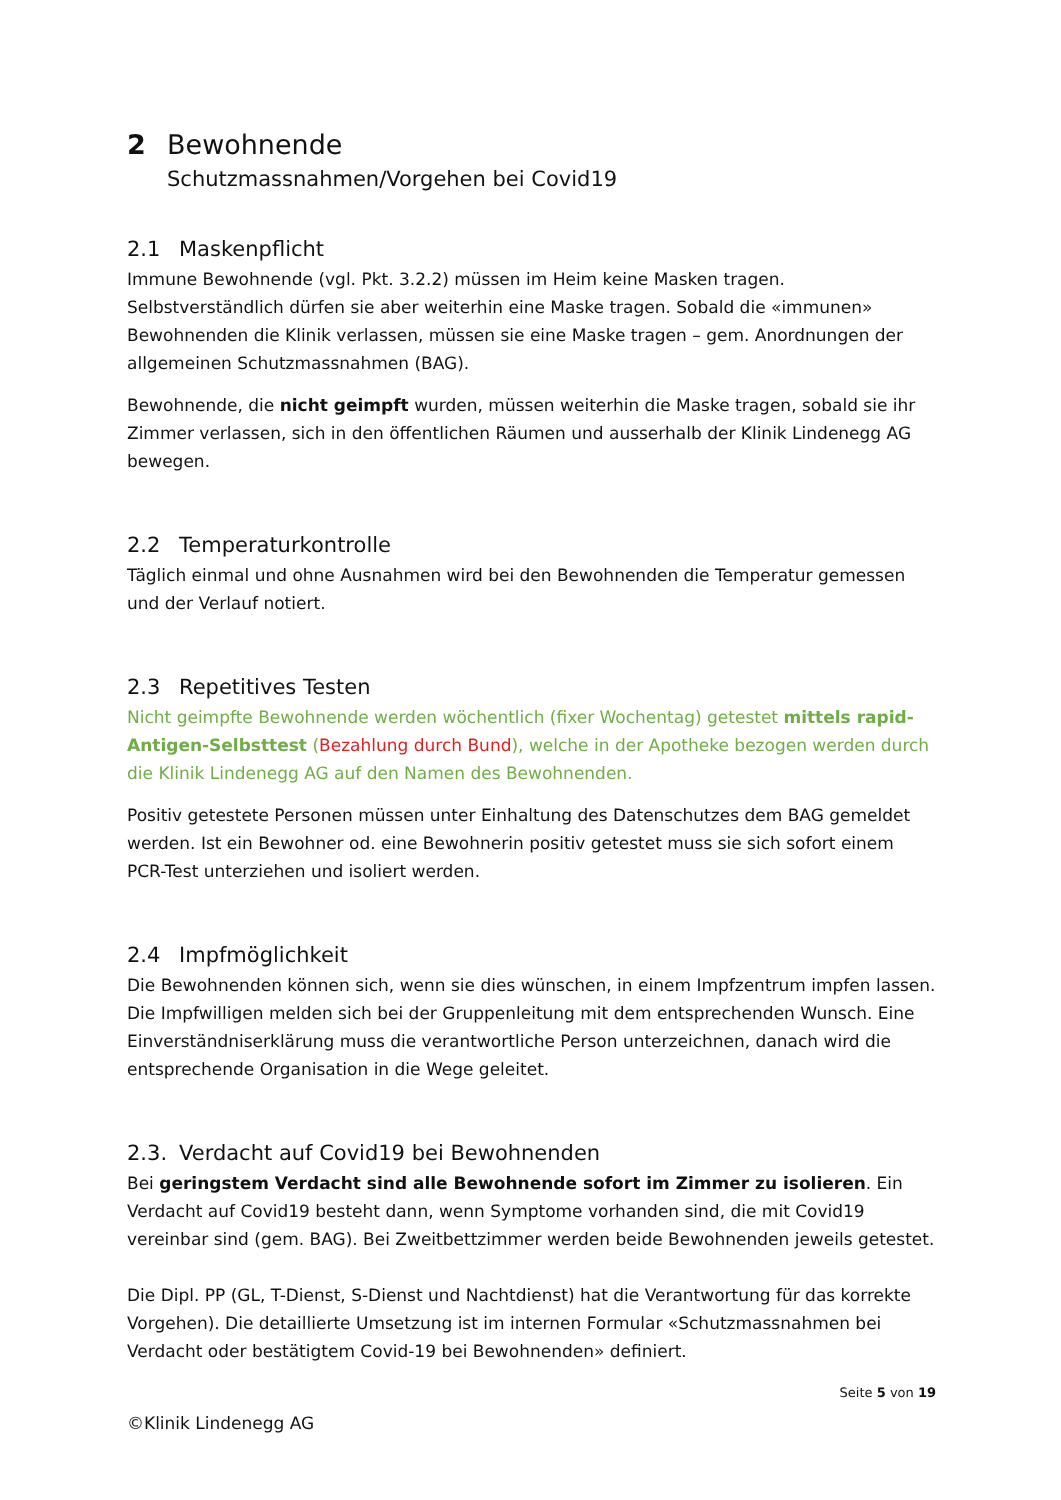2 Bewohnende
Schutzmassnahmen/Vorgehen bei Covid19
2.1 Maskenpflicht
Immune Bewohnende (vgl. Pkt. 3.2.2) müssen im Heim keine Masken tragen. Selbstverständlich dürfen sie aber weiterhin eine Maske tragen. Sobald die «immunen» Bewohnenden die Klinik verlassen, müssen sie eine Maske tragen – gem. Anordnungen der allgemeinen Schutzmassnahmen (BAG).
Bewohnende, die nicht geimpft wurden, müssen weiterhin die Maske tragen, sobald sie ihr Zimmer verlassen, sich in den öffentlichen Räumen und ausserhalb der Klinik Lindenegg AG bewegen.
2.2 Temperaturkontrolle
Täglich einmal und ohne Ausnahmen wird bei den Bewohnenden die Temperatur gemessen und der Verlauf notiert.
2.3 Repetitives Testen
Nicht geimpfte Bewohnende werden wöchentlich (fixer Wochentag) getestet mittels rapid-Antigen-Selbsttest (Bezahlung durch Bund), welche in der Apotheke bezogen werden durch die Klinik Lindenegg AG auf den Namen des Bewohnenden.
Positiv getestete Personen müssen unter Einhaltung des Datenschutzes dem BAG gemeldet werden. Ist ein Bewohner od. eine Bewohnerin positiv getestet muss sie sich sofort einem PCR-Test unterziehen und isoliert werden.
2.4 Impfmöglichkeit
Die Bewohnenden können sich, wenn sie dies wünschen, in einem Impfzentrum impfen lassen. Die Impfwilligen melden sich bei der Gruppenleitung mit dem entsprechenden Wunsch. Eine Einverständniserklärung muss die verantwortliche Person unterzeichnen, danach wird die entsprechende Organisation in die Wege geleitet.
2.3. Verdacht auf Covid19 bei Bewohnenden
Bei geringstem Verdacht sind alle Bewohnende sofort im Zimmer zu isolieren. Ein Verdacht auf Covid19 besteht dann, wenn Symptome vorhanden sind, die mit Covid19 vereinbar sind (gem. BAG). Bei Zweitbettzimmer werden beide Bewohnenden jeweils getestet.
Die Dipl. PP (GL, T-Dienst, S-Dienst und Nachtdienst) hat die Verantwortung für das korrekte Vorgehen). Die detaillierte Umsetzung ist im internen Formular «Schutzmassnahmen bei Verdacht oder bestätigtem Covid-19 bei Bewohnenden» definiert.
Seite 5 von 19
©Klinik Lindenegg AG